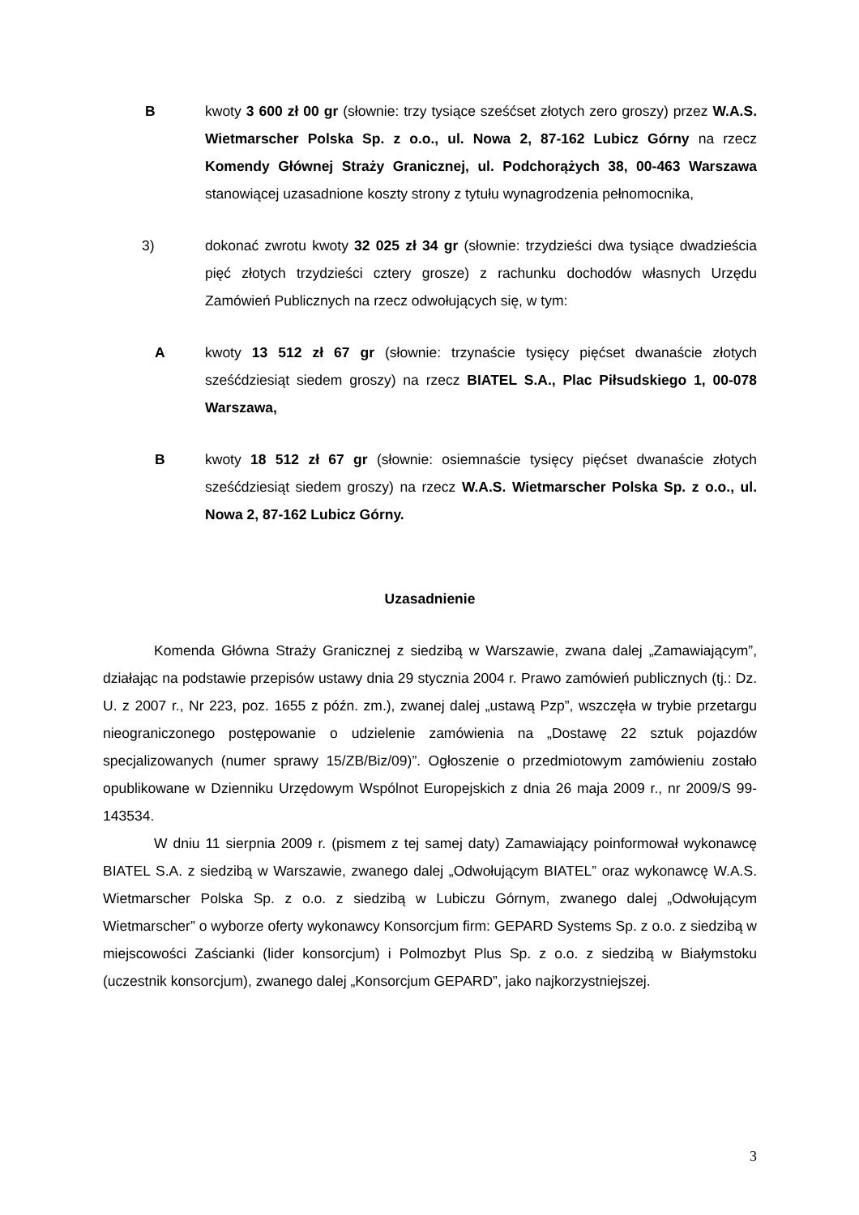B kwoty 3 600 zł 00 gr (słownie: trzy tysiące sześćset złotych zero groszy) przez W.A.S. Wietmarscher Polska Sp. z o.o., ul. Nowa 2, 87-162 Lubicz Górny na rzecz Komendy Głównej Straży Granicznej, ul. Podchorążych 38, 00-463 Warszawa stanowiącej uzasadnione koszty strony z tytułu wynagrodzenia pełnomocnika,
3) dokonać zwrotu kwoty 32 025 zł 34 gr (słownie: trzydzieści dwa tysiące dwadzieścia pięć złotych trzydzieści cztery grosze) z rachunku dochodów własnych Urzędu Zamówień Publicznych na rzecz odwołujących się, w tym:
A kwoty 13 512 zł 67 gr (słownie: trzynaście tysięcy pięćset dwanaście złotych sześćdziesiąt siedem groszy) na rzecz BIATEL S.A., Plac Piłsudskiego 1, 00-078 Warszawa,
B kwoty 18 512 zł 67 gr (słownie: osiemnaście tysięcy pięćset dwanaście złotych sześćdziesiąt siedem groszy) na rzecz W.A.S. Wietmarscher Polska Sp. z o.o., ul. Nowa 2, 87-162 Lubicz Górny.
Uzasadnienie
Komenda Główna Straży Granicznej z siedzibą w Warszawie, zwana dalej „Zamawiającym”, działając na podstawie przepisów ustawy dnia 29 stycznia 2004 r. Prawo zamówień publicznych (tj.: Dz. U. z 2007 r., Nr 223, poz. 1655 z późn. zm.), zwanej dalej „ustawą Pzp”, wszczęła w trybie przetargu nieograniczonego postępowanie o udzielenie zamówienia na „Dostawę 22 sztuk pojazdów specjalizowanych (numer sprawy 15/ZB/Biz/09)”. Ogłoszenie o przedmiotowym zamówieniu zostało opublikowane w Dzienniku Urzędowym Wspólnot Europejskich z dnia 26 maja 2009 r., nr 2009/S 99-143534.
W dniu 11 sierpnia 2009 r. (pismem z tej samej daty) Zamawiający poinformował wykonawcę BIATEL S.A. z siedzibą w Warszawie, zwanego dalej „Odwołującym BIATEL” oraz wykonawcę W.A.S. Wietmarscher Polska Sp. z o.o. z siedzibą w Lubiczu Górnym, zwanego dalej „Odwołującym Wietmarscher” o wyborze oferty wykonawcy Konsorcjum firm: GEPARD Systems Sp. z o.o. z siedzibą w miejscowości Zaścianki (lider konsorcjum) i Polmozbyt Plus Sp. z o.o. z siedzibą w Białymstoku (uczestnik konsorcjum), zwanego dalej „Konsorcjum GEPARD”, jako najkorzystniejszej.
3